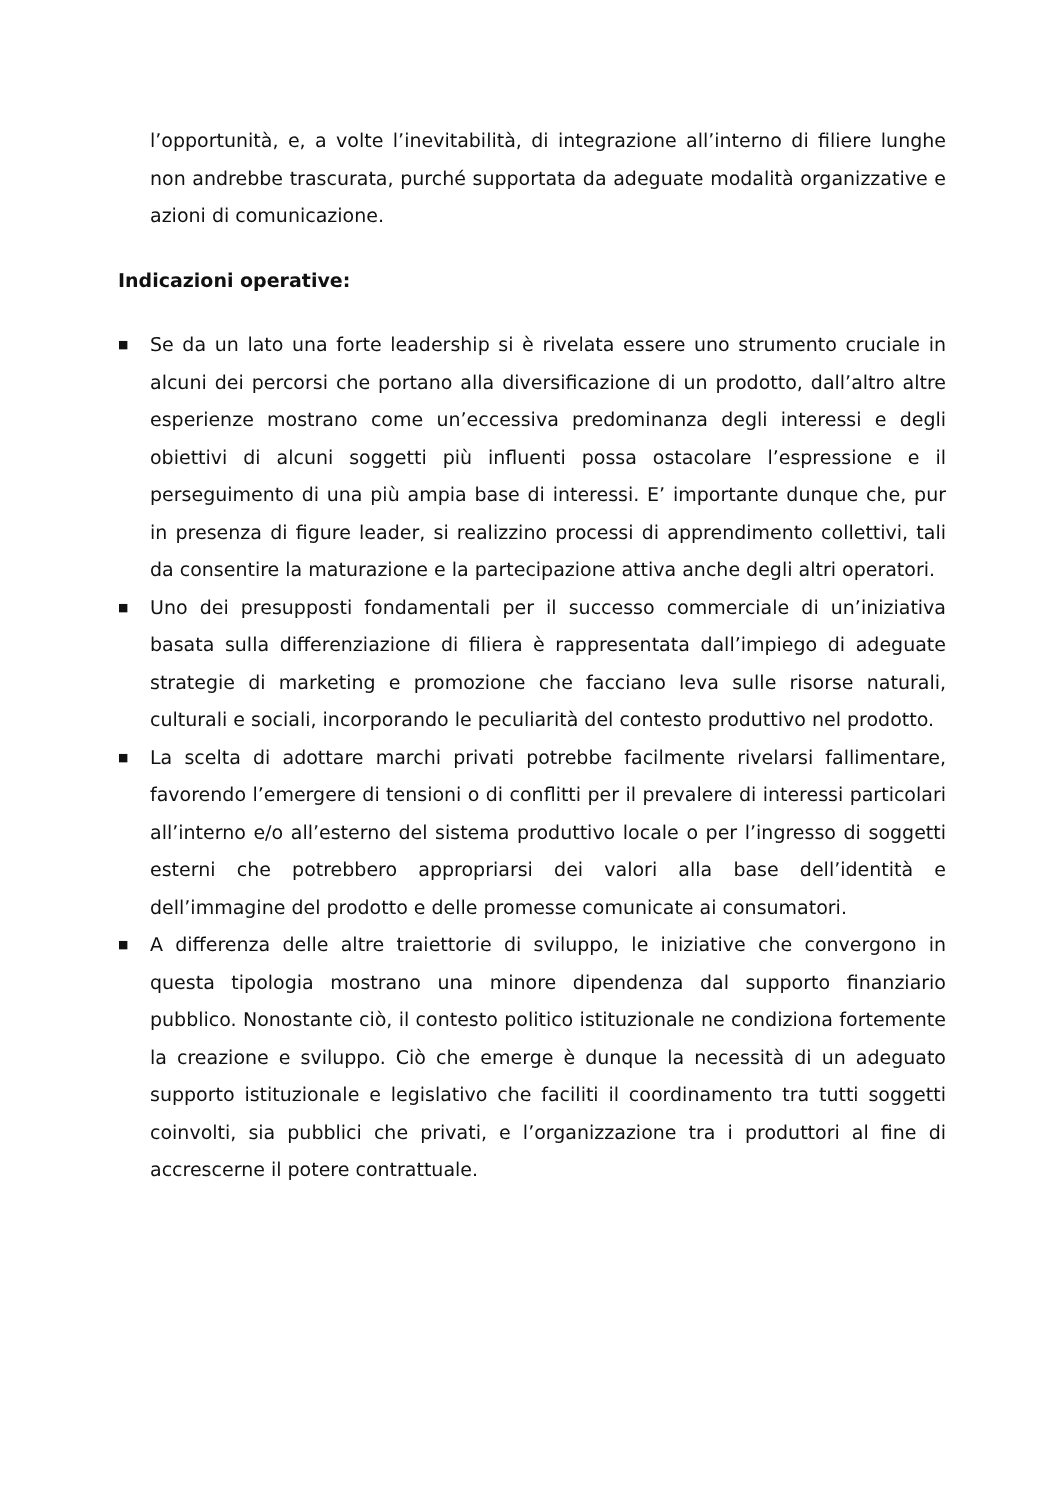l’opportunità, e, a volte l’inevitabilità, di integrazione all’interno di filiere lunghe non andrebbe trascurata, purché supportata da adeguate modalità organizzative e azioni di comunicazione.
Indicazioni operative:
■ Se da un lato una forte leadership si è rivelata essere uno strumento cruciale in alcuni dei percorsi che portano alla diversificazione di un prodotto, dall’altro altre esperienze mostrano come un’eccessiva predominanza degli interessi e degli obiettivi di alcuni soggetti più influenti possa ostacolare l’espressione e il perseguimento di una più ampia base di interessi. E’ importante dunque che, pur in presenza di figure leader, si realizzino processi di apprendimento collettivi, tali da consentire la maturazione e la partecipazione attiva anche degli altri operatori.
■ Uno dei presupposti fondamentali per il successo commerciale di un’iniziativa basata sulla differenziazione di filiera è rappresentata dall’impiego di adeguate strategie di marketing e promozione che facciano leva sulle risorse naturali, culturali e sociali, incorporando le peculiarità del contesto produttivo nel prodotto.
■ La scelta di adottare marchi privati potrebbe facilmente rivelarsi fallimentare, favorendo l’emergere di tensioni o di conflitti per il prevalere di interessi particolari all’interno e/o all’esterno del sistema produttivo locale o per l’ingresso di soggetti esterni che potrebbero appropriarsi dei valori alla base dell’identità e dell’immagine del prodotto e delle promesse comunicate ai consumatori.
■ A differenza delle altre traiettorie di sviluppo, le iniziative che convergono in questa tipologia mostrano una minore dipendenza dal supporto finanziario pubblico. Nonostante ciò, il contesto politico istituzionale ne condiziona fortemente la creazione e sviluppo. Ciò che emerge è dunque la necessità di un adeguato supporto istituzionale e legislativo che faciliti il coordinamento tra tutti soggetti coinvolti, sia pubblici che privati, e l’organizzazione tra i produttori al fine di accrescerne il potere contrattuale.